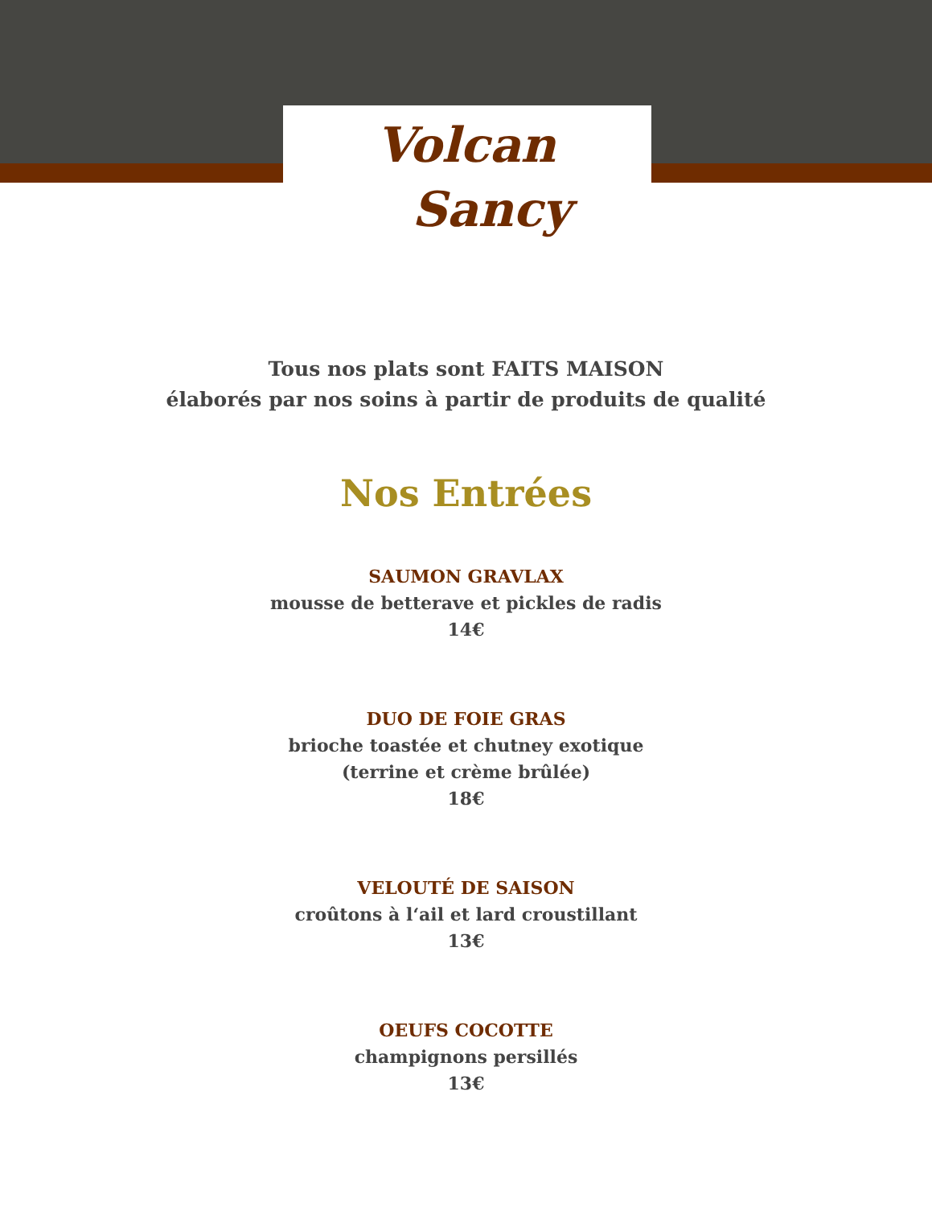Volcan
Sancy
Tous nos plats sont FAITS MAISON
élaborés par nos soins à partir de produits de qualité
Nos Entrées
SAUMON GRAVLAX
mousse de betterave et pickles de radis
14€
DUO DE FOIE GRAS
brioche toastée et chutney exotique
(terrine et crème brûlée)
18€
VELOUTÉ DE SAISON
croûtons à l‘ail et lard croustillant
13€
OEUFS COCOTTE
champignons persillés
13€